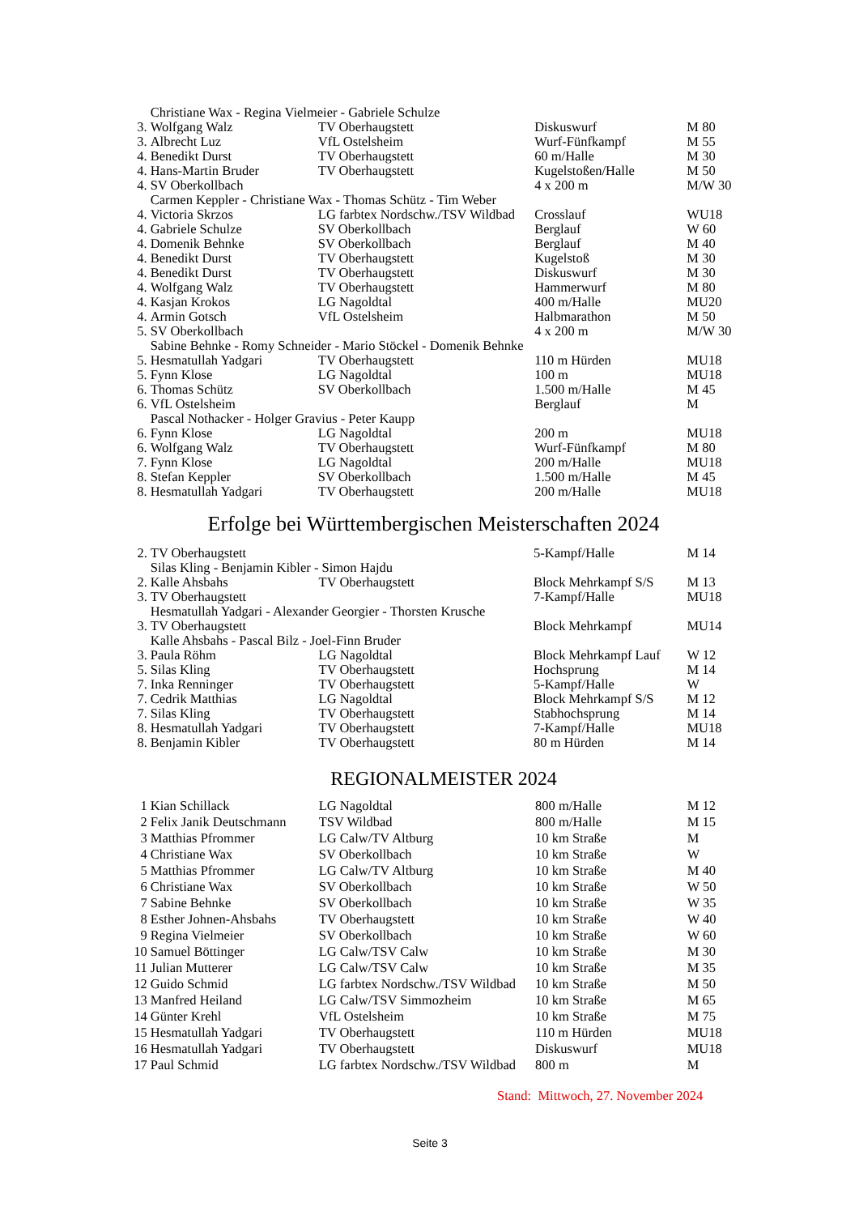| | Christiane Wax - Regina Vielmeier - Gabriele Schulze | | | |
| 3. | Wolfgang Walz | TV Oberhaugstett | Diskuswurf | M 80 |
| 3. | Albrecht Luz | VfL Ostelsheim | Wurf-Fünfkampf | M 55 |
| 4. | Benedikt Durst | TV Oberhaugstett | 60 m/Halle | M 30 |
| 4. | Hans-Martin Bruder | TV Oberhaugstett | Kugelstoßen/Halle | M 50 |
| 4. | SV Oberkollbach | | 4 x 200 m | M/W 30 |
| | Carmen Keppler - Christiane Wax - Thomas Schütz - Tim Weber | | | |
| 4. | Victoria Skrzos | LG farbtex Nordschw./TSV Wildbad | Crosslauf | WU18 |
| 4. | Gabriele Schulze | SV Oberkollbach | Berglauf | W 60 |
| 4. | Domenik Behnke | SV Oberkollbach | Berglauf | M 40 |
| 4. | Benedikt Durst | TV Oberhaugstett | Kugelstoß | M 30 |
| 4. | Benedikt Durst | TV Oberhaugstett | Diskuswurf | M 30 |
| 4. | Wolfgang Walz | TV Oberhaugstett | Hammerwurf | M 80 |
| 4. | Kasjan Krokos | LG Nagoldtal | 400 m/Halle | MU20 |
| 4. | Armin Gotsch | VfL Ostelsheim | Halbmarathon | M 50 |
| 5. | SV Oberkollbach | | 4 x 200 m | M/W 30 |
| | Sabine Behnke - Romy Schneider - Mario Stöckel - Domenik Behnke | | | |
| 5. | Hesmatullah Yadgari | TV Oberhaugstett | 110 m Hürden | MU18 |
| 5. | Fynn Klose | LG Nagoldtal | 100 m | MU18 |
| 6. | Thomas Schütz | SV Oberkollbach | 1.500 m/Halle | M 45 |
| 6. | VfL Ostelsheim | | Berglauf | M |
| | Pascal Nothacker - Holger Gravius - Peter Kaupp | | | |
| 6. | Fynn Klose | LG Nagoldtal | 200 m | MU18 |
| 6. | Wolfgang Walz | TV Oberhaugstett | Wurf-Fünfkampf | M 80 |
| 7. | Fynn Klose | LG Nagoldtal | 200 m/Halle | MU18 |
| 8. | Stefan Keppler | SV Oberkollbach | 1.500 m/Halle | M 45 |
| 8. | Hesmatullah Yadgari | TV Oberhaugstett | 200 m/Halle | MU18 |
Erfolge bei Württembergischen Meisterschaften 2024
| 2. | TV Oberhaugstett | | 5-Kampf/Halle | M 14 |
| | Silas Kling - Benjamin Kibler - Simon Hajdu | | | |
| 2. | Kalle Ahsbahs | TV Oberhaugstett | Block Mehrkampf S/S | M 13 |
| 3. | TV Oberhaugstett | | 7-Kampf/Halle | MU18 |
| | Hesmatullah Yadgari - Alexander Georgier - Thorsten Krusche | | | |
| 3. | TV Oberhaugstett | | Block Mehrkampf | MU14 |
| | Kalle Ahsbahs - Pascal Bilz - Joel-Finn Bruder | | | |
| 3. | Paula Röhm | LG Nagoldtal | Block Mehrkampf Lauf | W 12 |
| 5. | Silas Kling | TV Oberhaugstett | Hochsprung | M 14 |
| 7. | Inka Renninger | TV Oberhaugstett | 5-Kampf/Halle | W |
| 7. | Cedrik Matthias | LG Nagoldtal | Block Mehrkampf S/S | M 12 |
| 7. | Silas Kling | TV Oberhaugstett | Stabhochsprung | M 14 |
| 8. | Hesmatullah Yadgari | TV Oberhaugstett | 7-Kampf/Halle | MU18 |
| 8. | Benjamin Kibler | TV Oberhaugstett | 80 m Hürden | M 14 |
REGIONALMEISTER 2024
| 1 | Kian Schillack | LG Nagoldtal | 800 m/Halle | M 12 |
| 2 | Felix Janik Deutschmann | TSV Wildbad | 800 m/Halle | M 15 |
| 3 | Matthias Pfrommer | LG Calw/TV Altburg | 10 km Straße | M |
| 4 | Christiane Wax | SV Oberkollbach | 10 km Straße | W |
| 5 | Matthias Pfrommer | LG Calw/TV Altburg | 10 km Straße | M 40 |
| 6 | Christiane Wax | SV Oberkollbach | 10 km Straße | W 50 |
| 7 | Sabine Behnke | SV Oberkollbach | 10 km Straße | W 35 |
| 8 | Esther Johnen-Ahsbahs | TV Oberhaugstett | 10 km Straße | W 40 |
| 9 | Regina Vielmeier | SV Oberkollbach | 10 km Straße | W 60 |
| 10 | Samuel Böttinger | LG Calw/TSV Calw | 10 km Straße | M 30 |
| 11 | Julian Mutterer | LG Calw/TSV Calw | 10 km Straße | M 35 |
| 12 | Guido Schmid | LG farbtex Nordschw./TSV Wildbad | 10 km Straße | M 50 |
| 13 | Manfred Heiland | LG Calw/TSV Simmozheim | 10 km Straße | M 65 |
| 14 | Günter Krehl | VfL Ostelsheim | 10 km Straße | M 75 |
| 15 | Hesmatullah Yadgari | TV Oberhaugstett | 110 m Hürden | MU18 |
| 16 | Hesmatullah Yadgari | TV Oberhaugstett | Diskuswurf | MU18 |
| 17 | Paul Schmid | LG farbtex Nordschw./TSV Wildbad | 800 m | M |
Stand: Mittwoch, 27. November 2024
Seite 3